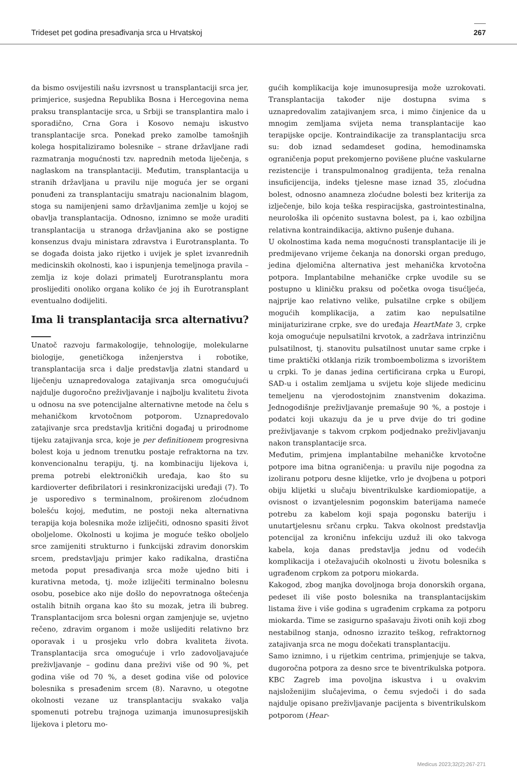Trideset pet godina presađivanja srca u Hrvatskoj 267
da bismo osvijestili našu izvrsnost u transplantaciji srca jer, primjerice, susjedna Republika Bosna i Hercegovina nema praksu transplantacije srca, u Srbiji se transplantira malo i sporadično, Crna Gora i Kosovo nemaju iskustvo transplantacije srca. Ponekad preko zamolbe tamošnjih kolega hospitaliziramo bolesnike – strane državljane radi razmatranja mogućnosti tzv. naprednih metoda liječenja, s naglaskom na transplantaciji. Međutim, transplantacija u stranih državljana u pravilu nije moguća jer se organi ponuđeni za transplantaciju smatraju nacionalnim blagom, stoga su namijenjeni samo državljanima zemlje u kojoj se obavlja transplantacija. Odnosno, iznimno se može uraditi transplantacija u stranoga državljanina ako se postigne konsenzus dvaju ministara zdravstva i Eurotransplanta. To se događa doista jako rijetko i uvijek je splet izvanrednih medicinskih okolnosti, kao i ispunjenja temeljnoga pravila – zemlja iz koje dolazi primatelj Eurotransplantu mora proslijediti onoliko organa koliko će joj ih Eurotransplant eventualno dodijeliti.
Ima li transplantacija srca alternativu? ____
Unatoč razvoju farmakologije, tehnologije, molekularne biologije, genetičkoga inženjerstva i robotike, transplantacija srca i dalje predstavlja zlatni standard u liječenju uznapredovaloga zatajivanja srca omogućujući najdulje dugoročno preživljavanje i najbolju kvalitetu života u odnosu na sve potencijalne alternativne metode na čelu s mehaničkom krvotočnom potporom. Uznapredovalo zatajivanje srca predstavlja kritični događaj u prirodnome tijeku zatajivanja srca, koje je per definitionem progresivna bolest koja u jednom trenutku postaje refraktorna na tzv. konvencionalnu terapiju, tj. na kombinaciju lijekova i, prema potrebi elektroničkih uređaja, kao što su kardioverter defibrilatori i resinkronizacijski uređaji (7). To je usporedivo s terminalnom, proširenom zloćudnom bolešću kojoj, međutim, ne postoji neka alternativna terapija koja bolesnika može izliječiti, odnosno spasiti život oboljelome. Okolnosti u kojima je moguće teško oboljelo srce zamijeniti strukturno i funkcijski zdravim donorskim srcem, predstavljaju primjer kako radikalna, drastična metoda poput presađivanja srca može ujedno biti i kurativna metoda, tj. može izliječiti terminalno bolesnu osobu, posebice ako nije došlo do nepovratnoga oštećenja ostalih bitnih organa kao što su mozak, jetra ili bubreg. Transplantacijom srca bolesni organ zamjenjuje se, uvjetno rečeno, zdravim organom i može uslijediti relativno brz oporavak i u prosjeku vrlo dobra kvaliteta života. Transplantacija srca omogućuje i vrlo zadovoljavajuće preživljavanje – godinu dana preživi više od 90 %, pet godina više od 70 %, a deset godina više od polovice bolesnika s presađenim srcem (8). Naravno, u otegotne okolnosti vezane uz transplantaciju svakako valja spomenuti potrebu trajnoga uzimanja imunosupresijskih lijekova i pletoru mo-
gućih komplikacija koje imunosupresija može uzrokovati. Transplantacija također nije dostupna svima s uznapredovalim zatajivanjem srca, i mimo činjenice da u mnogim zemljama svijeta nema transplantacije kao terapijske opcije. Kontraindikacije za transplantaciju srca su: dob iznad sedamdeset godina, hemodinamska ograničenja poput prekomjerno povišene plućne vaskularne rezistencije i transpulmonalnog gradijenta, teža renalna insuficijencija, indeks tjelesne mase iznad 35, zloćudna bolest, odnosno anamneza zloćudne bolesti bez kriterija za izlječenje, bilo koja teška respiracijska, gastrointestinalna, neurološka ili općenito sustavna bolest, pa i, kao ozbiljna relativna kontraindikacija, aktivno pušenje duhana.
U okolnostima kada nema mogućnosti transplantacije ili je predmijevano vrijeme čekanja na donorski organ predugo, jedina djelomična alternativa jest mehanička krvotočna potpora. Implantabilne mehaničke crpke uvodile su se postupno u kliničku praksu od početka ovoga tisućljeća, najprije kao relativno velike, pulsatilne crpke s obiljem mogućih komplikacija, a zatim kao nepulsatilne minijaturizirane crpke, sve do uređaja HeartMate 3, crpke koja omogućuje nepulsatilni krvotok, a zadržava intrinzičnu pulsatilnost, tj. stanovitu pulsatilnost unutar same crpke i time praktički otklanja rizik tromboembolizma s izvorištem u crpki. To je danas jedina certificirana crpka u Europi, SAD-u i ostalim zemljama u svijetu koje slijede medicinu temeljenu na vjerodostojnim znanstvenim dokazima. Jednogodišnje preživljavanje premašuje 90 %, a postoje i podatci koji ukazuju da je u prve dvije do tri godine preživljavanje s takvom crpkom podjednako preživljavanju nakon transplantacije srca.
Međutim, primjena implantabilne mehaničke krvotočne potpore ima bitna ograničenja: u pravilu nije pogodna za izoliranu potporu desne klijetke, vrlo je dvojbena u potpori obiju klijetki u slučaju biventrikulske kardiomiopatije, a ovisnost o izvantjelesnim pogonskim baterijama nameće potrebu za kabelom koji spaja pogonsku bateriju i unutartjelesnu srčanu crpku. Takva okolnost predstavlja potencijal za kroničnu infekciju uzduž ili oko takvoga kabela, koja danas predstavlja jednu od vodećih komplikacija i otežavajućih okolnosti u životu bolesnika s ugrađenom crpkom za potporu miokarda.
Kakogod, zbog manjka dovoljnoga broja donorskih organa, pedeset ili više posto bolesnika na transplantacijskim listama žive i više godina s ugrađenim crpkama za potporu miokarda. Time se zasigurno spašavaju životi onih koji zbog nestabilnog stanja, odnosno izrazito teškog, refraktornog zatajivanja srca ne mogu dočekati transplantaciju.
Samo iznimno, i u rijetkim centrima, primjenjuje se takva, dugoročna potpora za desno srce te biventrikulska potpora. KBC Zagreb ima povoljna iskustva i u ovakvim najsloženijim slučajevima, o čemu svjedoči i do sada najdulje opisano preživljavanje pacijenta s biventrikulskom potporom (Hear-
Medicus 2023;32(2):267-271